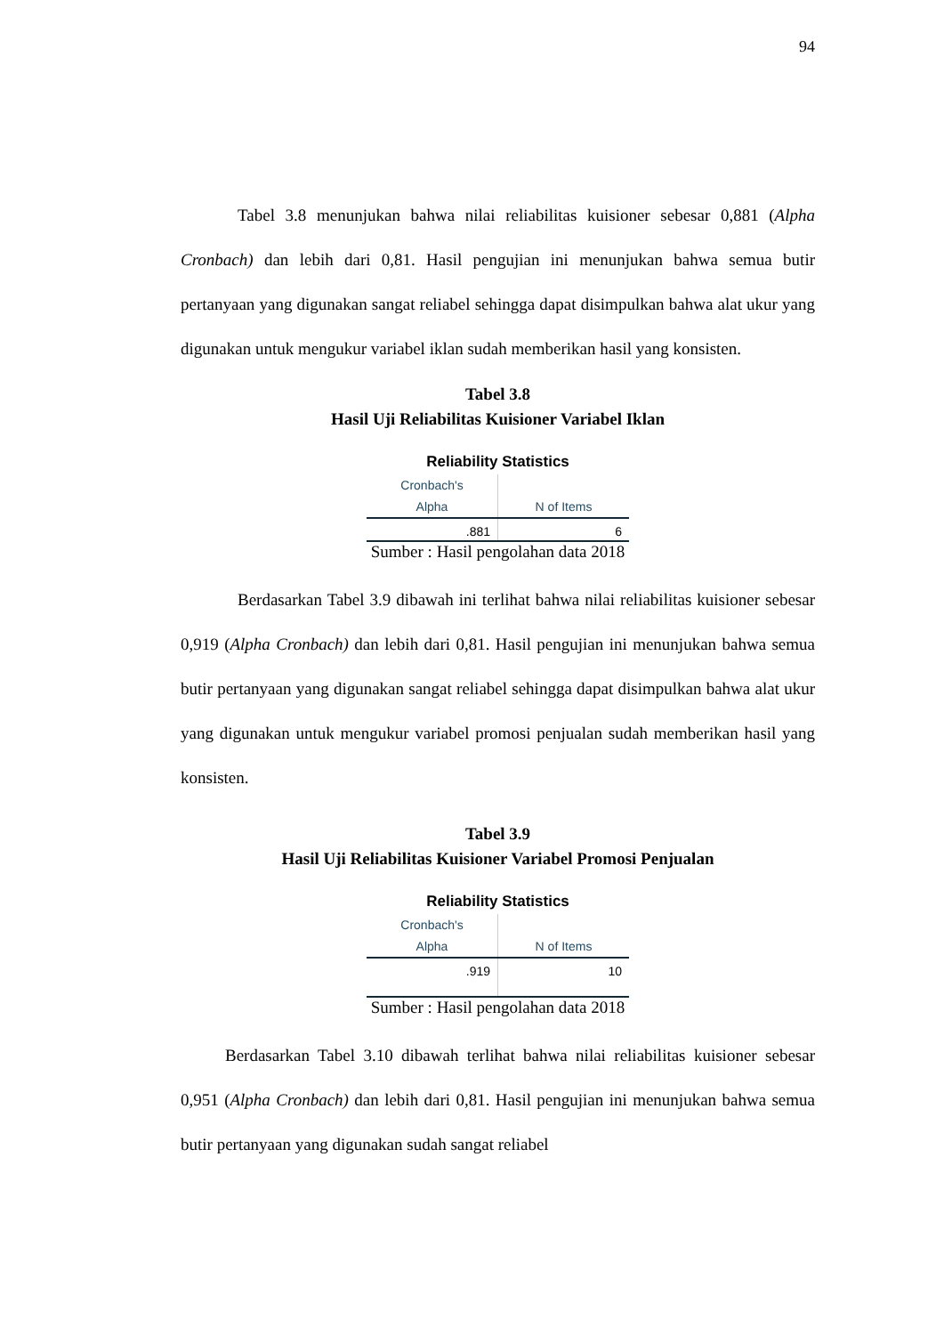94
Tabel 3.8 menunjukan bahwa nilai reliabilitas kuisioner sebesar 0,881 (Alpha Cronbach) dan lebih dari 0,81. Hasil pengujian ini menunjukan bahwa semua butir pertanyaan yang digunakan sangat reliabel sehingga dapat disimpulkan bahwa alat ukur yang digunakan untuk mengukur variabel iklan sudah memberikan hasil yang konsisten.
Tabel 3.8
Hasil Uji Reliabilitas Kuisioner Variabel Iklan
Reliability Statistics
| Cronbach's | |
| --- | --- |
| Alpha | N of Items |
| .881 | 6 |
Sumber : Hasil pengolahan data 2018
Berdasarkan Tabel 3.9 dibawah ini terlihat bahwa nilai reliabilitas kuisioner sebesar 0,919 (Alpha Cronbach) dan lebih dari 0,81. Hasil pengujian ini menunjukan bahwa semua butir pertanyaan yang digunakan sangat reliabel sehingga dapat disimpulkan bahwa alat ukur yang digunakan untuk mengukur variabel promosi penjualan sudah memberikan hasil yang konsisten.
Tabel 3.9
Hasil Uji Reliabilitas Kuisioner Variabel Promosi Penjualan
Reliability Statistics
| Cronbach's | |
| --- | --- |
| Alpha | N of Items |
| .919 | 10 |
Sumber : Hasil pengolahan data 2018
Berdasarkan Tabel 3.10 dibawah terlihat bahwa nilai reliabilitas kuisioner sebesar 0,951 (Alpha Cronbach) dan lebih dari 0,81. Hasil pengujian ini menunjukan bahwa semua butir pertanyaan yang digunakan sudah sangat reliabel